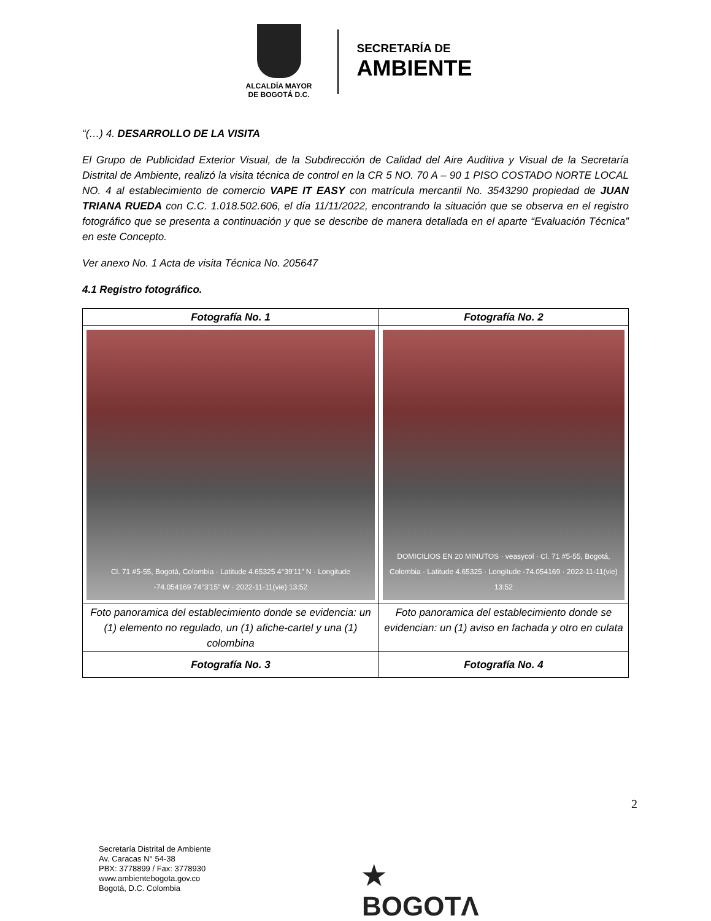ALCALDÍA MAYOR
DE BOGOTÁ D.C.
SECRETARÍA DE
AMBIENTE
“(…) 4. DESARROLLO DE LA VISITA
El Grupo de Publicidad Exterior Visual, de la Subdirección de Calidad del Aire Auditiva y Visual de la Secretaría Distrital de Ambiente, realizó la visita técnica de control en la CR 5 NO. 70 A – 90 1 PISO COSTADO NORTE LOCAL NO. 4 al establecimiento de comercio VAPE IT EASY con matrícula mercantil No. 3543290 propiedad de JUAN TRIANA RUEDA con C.C. 1.018.502.606, el día 11/11/2022, encontrando la situación que se observa en el registro fotográfico que se presenta a continuación y que se describe de manera detallada en el aparte “Evaluación Técnica” en este Concepto.
Ver anexo No. 1 Acta de visita Técnica No. 205647
4.1 Registro fotográfico.
| Fotografía No. 1 | Fotografía No. 2 |
| --- | --- |
| Cl. 71 #5-55, Bogotá, Colombia · Latitude 4.65325 4°39′11″ N · Longitude -74.054169 74°3′15″ W · 2022-11-11(vie) 13:52 | DOMICILIOS EN 20 MINUTOS · veasycol · Cl. 71 #5-55, Bogotá, Colombia · Latitude 4.65325 · Longitude -74.054169 · 2022-11-11(vie) 13:52 |
| Foto panoramica del establecimiento donde se evidencia: un (1) elemento no regulado, un (1) afiche-cartel y una (1) colombina | Foto panoramica del establecimiento donde se evidencian: un (1) aviso en fachada y otro en culata |
| Fotografía No. 3 | Fotografía No. 4 |
2
Secretaría Distrital de Ambiente
Av. Caracas N° 54-38
PBX: 3778899 / Fax: 3778930
www.ambientebogota.gov.co
Bogotá, D.C. Colombia
★
BOGOTΛ